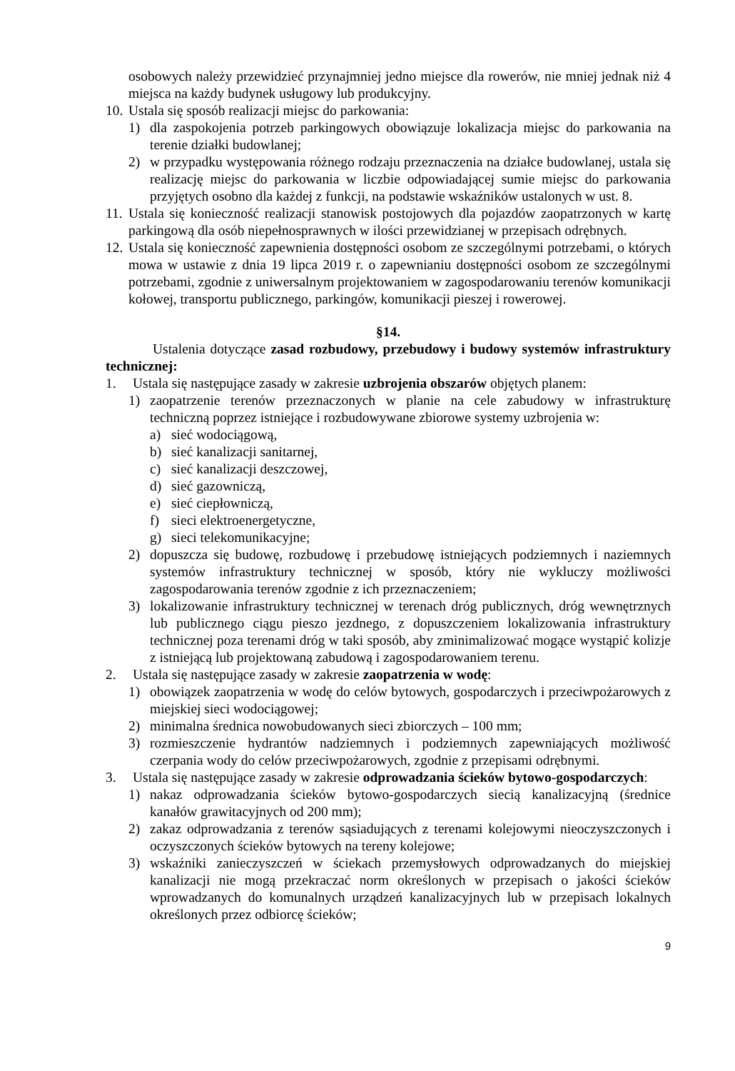osobowych należy przewidzieć przynajmniej jedno miejsce dla rowerów, nie mniej jednak niż 4 miejsca na każdy budynek usługowy lub produkcyjny.
10. Ustala się sposób realizacji miejsc do parkowania:
1) dla zaspokojenia potrzeb parkingowych obowiązuje lokalizacja miejsc do parkowania na terenie działki budowlanej;
2) w przypadku występowania różnego rodzaju przeznaczenia na działce budowlanej, ustala się realizację miejsc do parkowania w liczbie odpowiadającej sumie miejsc do parkowania przyjętych osobno dla każdej z funkcji, na podstawie wskaźników ustalonych w ust. 8.
11. Ustala się konieczność realizacji stanowisk postojowych dla pojazdów zaopatrzonych w kartę parkingową dla osób niepełnosprawnych w ilości przewidzianej w przepisach odrębnych.
12. Ustala się konieczność zapewnienia dostępności osobom ze szczególnymi potrzebami, o których mowa w ustawie z dnia 19 lipca 2019 r. o zapewnianiu dostępności osobom ze szczególnymi potrzebami, zgodnie z uniwersalnym projektowaniem w zagospodarowaniu terenów komunikacji kołowej, transportu publicznego, parkingów, komunikacji pieszej i rowerowej.
§14.
Ustalenia dotyczące zasad rozbudowy, przebudowy i budowy systemów infrastruktury technicznej:
1. Ustala się następujące zasady w zakresie uzbrojenia obszarów objętych planem:
1) zaopatrzenie terenów przeznaczonych w planie na cele zabudowy w infrastrukturę techniczną poprzez istniejące i rozbudowywane zbiorowe systemy uzbrojenia w:
a) sieć wodociągową,
b) sieć kanalizacji sanitarnej,
c) sieć kanalizacji deszczowej,
d) sieć gazowniczą,
e) sieć ciepłowniczą,
f) sieci elektroenergetyczne,
g) sieci telekomunikacyjne;
2) dopuszcza się budowę, rozbudowę i przebudowę istniejących podziemnych i naziemnych systemów infrastruktury technicznej w sposób, który nie wykluczy możliwości zagospodarowania terenów zgodnie z ich przeznaczeniem;
3) lokalizowanie infrastruktury technicznej w terenach dróg publicznych, dróg wewnętrznych lub publicznego ciągu pieszo jezdnego, z dopuszczeniem lokalizowania infrastruktury technicznej poza terenami dróg w taki sposób, aby zminimalizować mogące wystąpić kolizje z istniejącą lub projektowaną zabudową i zagospodarowaniem terenu.
2. Ustala się następujące zasady w zakresie zaopatrzenia w wodę:
1) obowiązek zaopatrzenia w wodę do celów bytowych, gospodarczych i przeciwpożarowych z miejskiej sieci wodociągowej;
2) minimalna średnica nowobudowanych sieci zbiorczych – 100 mm;
3) rozmieszczenie hydrantów nadziemnych i podziemnych zapewniających możliwość czerpania wody do celów przeciwpożarowych, zgodnie z przepisami odrębnymi.
3. Ustala się następujące zasady w zakresie odprowadzania ścieków bytowo-gospodarczych:
1) nakaz odprowadzania ścieków bytowo-gospodarczych siecią kanalizacyjną (średnice kanałów grawitacyjnych od 200 mm);
2) zakaz odprowadzania z terenów sąsiadujących z terenami kolejowymi nieoczyszczonych i oczyszczonych ścieków bytowych na tereny kolejowe;
3) wskaźniki zanieczyszczeń w ściekach przemysłowych odprowadzanych do miejskiej kanalizacji nie mogą przekraczać norm określonych w przepisach o jakości ścieków wprowadzanych do komunalnych urządzeń kanalizacyjnych lub w przepisach lokalnych określonych przez odbiorcę ścieków;
9